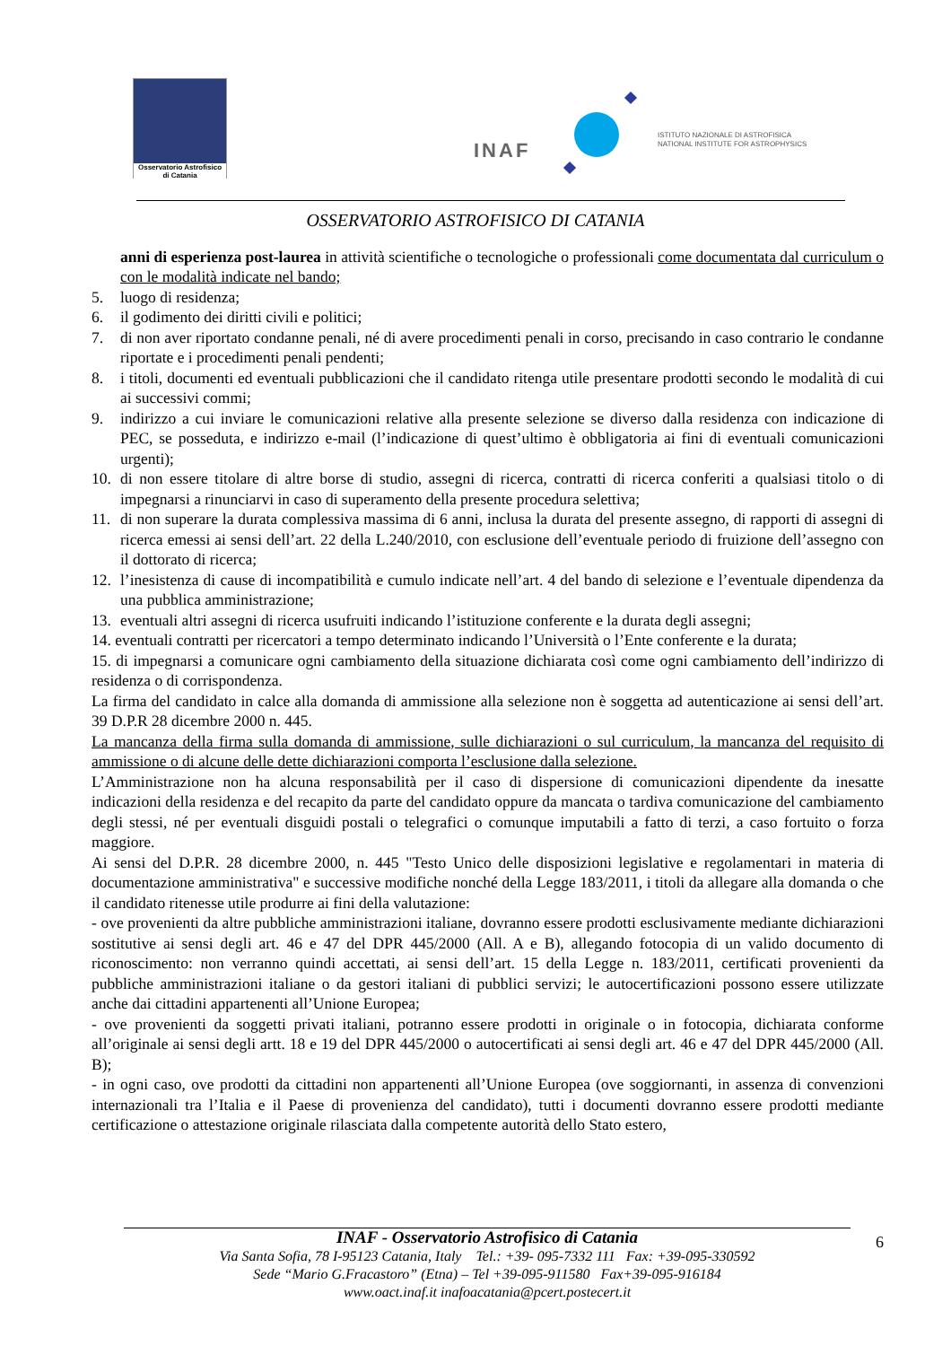Osservatorio Astrofisico
di Catania
INAF
ISTITUTO NAZIONALE DI ASTROFISICA
NATIONAL INSTITUTE FOR ASTROPHYSICS
OSSERVATORIO ASTROFISICO DI CATANIA
anni di esperienza post-laurea in attività scientifiche o tecnologiche o professionali come documentata dal curriculum o con le modalità indicate nel bando;
5. luogo di residenza;
6. il godimento dei diritti civili e politici;
7. di non aver riportato condanne penali, né di avere procedimenti penali in corso, precisando in caso contrario le condanne riportate e i procedimenti penali pendenti;
8. i titoli, documenti ed eventuali pubblicazioni che il candidato ritenga utile presentare prodotti secondo le modalità di cui ai successivi commi;
9. indirizzo a cui inviare le comunicazioni relative alla presente selezione se diverso dalla residenza con indicazione di PEC, se posseduta, e indirizzo e-mail (l’indicazione di quest’ultimo è obbligatoria ai fini di eventuali comunicazioni urgenti);
10. di non essere titolare di altre borse di studio, assegni di ricerca, contratti di ricerca conferiti a qualsiasi titolo o di impegnarsi a rinunciarvi in caso di superamento della presente procedura selettiva;
11. di non superare la durata complessiva massima di 6 anni, inclusa la durata del presente assegno, di rapporti di assegni di ricerca emessi ai sensi dell’art. 22 della L.240/2010, con esclusione dell’eventuale periodo di fruizione dell’assegno con il dottorato di ricerca;
12. l’inesistenza di cause di incompatibilità e cumulo indicate nell’art. 4 del bando di selezione e l’eventuale dipendenza da una pubblica amministrazione;
13. eventuali altri assegni di ricerca usufruiti indicando l’istituzione conferente e la durata degli assegni;
14. eventuali contratti per ricercatori a tempo determinato indicando l’Università o l’Ente conferente e la durata;
15. di impegnarsi a comunicare ogni cambiamento della situazione dichiarata così come ogni cambiamento dell’indirizzo di residenza o di corrispondenza.
La firma del candidato in calce alla domanda di ammissione alla selezione non è soggetta ad autenticazione ai sensi dell’art. 39 D.P.R 28 dicembre 2000 n. 445.
La mancanza della firma sulla domanda di ammissione, sulle dichiarazioni o sul curriculum, la mancanza del requisito di ammissione o di alcune delle dette dichiarazioni comporta l’esclusione dalla selezione.
L’Amministrazione non ha alcuna responsabilità per il caso di dispersione di comunicazioni dipendente da inesatte indicazioni della residenza e del recapito da parte del candidato oppure da mancata o tardiva comunicazione del cambiamento degli stessi, né per eventuali disguidi postali o telegrafici o comunque imputabili a fatto di terzi, a caso fortuito o forza maggiore.
Ai sensi del D.P.R. 28 dicembre 2000, n. 445 "Testo Unico delle disposizioni legislative e regolamentari in materia di documentazione amministrativa" e successive modifiche nonché della Legge 183/2011, i titoli da allegare alla domanda o che il candidato ritenesse utile produrre ai fini della valutazione:
- ove provenienti da altre pubbliche amministrazioni italiane, dovranno essere prodotti esclusivamente mediante dichiarazioni sostitutive ai sensi degli art. 46 e 47 del DPR 445/2000 (All. A e B), allegando fotocopia di un valido documento di riconoscimento: non verranno quindi accettati, ai sensi dell’art. 15 della Legge n. 183/2011, certificati provenienti da pubbliche amministrazioni italiane o da gestori italiani di pubblici servizi; le autocertificazioni possono essere utilizzate anche dai cittadini appartenenti all’Unione Europea;
- ove provenienti da soggetti privati italiani, potranno essere prodotti in originale o in fotocopia, dichiarata conforme all’originale ai sensi degli artt. 18 e 19 del DPR 445/2000 o autocertificati ai sensi degli art. 46 e 47 del DPR 445/2000 (All. B);
- in ogni caso, ove prodotti da cittadini non appartenenti all’Unione Europea (ove soggiornanti, in assenza di convenzioni internazionali tra l’Italia e il Paese di provenienza del candidato), tutti i documenti dovranno essere prodotti mediante certificazione o attestazione originale rilasciata dalla competente autorità dello Stato estero,
INAF - Osservatorio Astrofisico di Catania
Via Santa Sofia, 78 I-95123 Catania, Italy Tel.: +39- 095-7332 111 Fax: +39-095-330592
Sede “Mario G.Fracastoro” (Etna) – Tel +39-095-911580 Fax+39-095-916184
www.oact.inaf.it inafoacatania@pcert.postecert.it
6